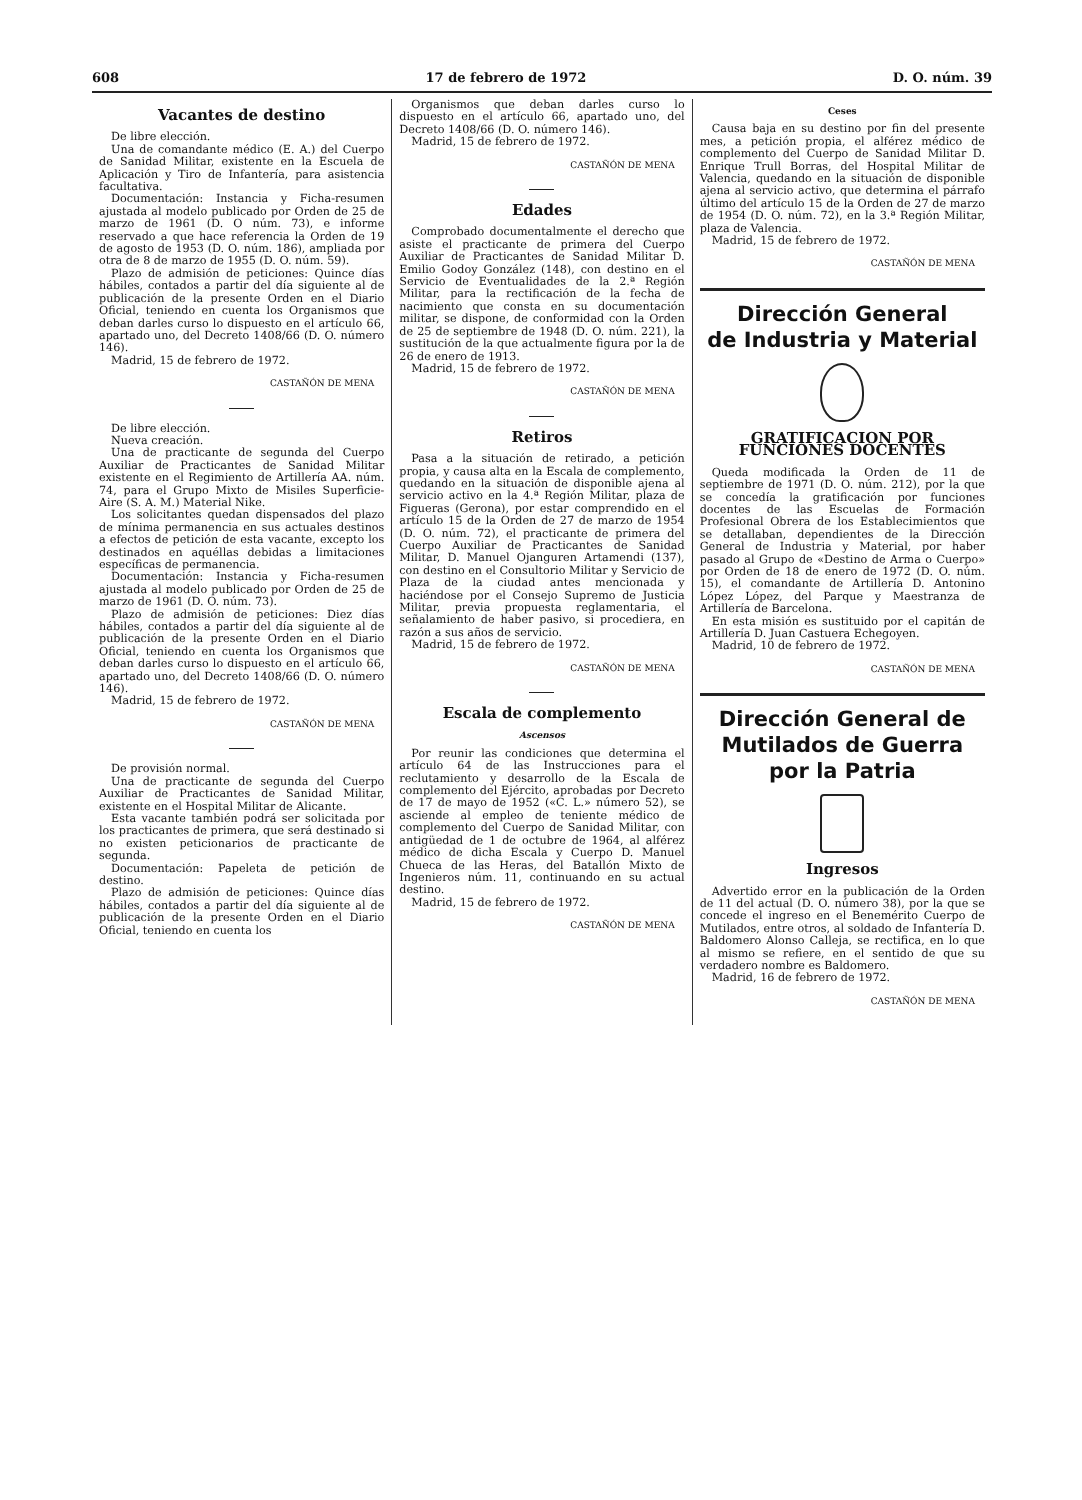608 17 de febrero de 1972 D. O. núm. 39
Vacantes de destino
De libre elección.
Una de comandante médico (E. A.) del Cuerpo de Sanidad Militar, existente en la Escuela de Aplicación y Tiro de Infantería, para asistencia facultativa.
Documentación: Instancia y Ficha-resumen ajustada al modelo publicado por Orden de 25 de marzo de 1961 (D. O núm. 73), e informe reservado a que hace referencia la Orden de 19 de agosto de 1953 (D. O. núm. 186), ampliada por otra de 8 de marzo de 1955 (D. O. núm. 59).
Plazo de admisión de peticiones: Quince días hábiles, contados a partir del día siguiente al de publicación de la presente Orden en el Diario Oficial, teniendo en cuenta los Organismos que deban darles curso lo dispuesto en el artículo 66, apartado uno, del Decreto 1408/66 (D. O. número 146).
Madrid, 15 de febrero de 1972.
CASTAÑÓN DE MENA
De libre elección.
Nueva creación.
Una de practicante de segunda del Cuerpo Auxiliar de Practicantes de Sanidad Militar existente en el Regimiento de Artillería AA. núm. 74, para el Grupo Mixto de Misiles Superficie-Aire (S. A. M.) Material Nike.
Los solicitantes quedan dispensados del plazo de mínima permanencia en sus actuales destinos a efectos de petición de esta vacante, excepto los destinados en aquéllas debidas a limitaciones específicas de permanencia.
Documentación: Instancia y Ficha-resumen ajustada al modelo publicado por Orden de 25 de marzo de 1961 (D. O. núm. 73).
Plazo de admisión de peticiones: Diez días hábiles, contados a partir del día siguiente al de publicación de la presente Orden en el Diario Oficial, teniendo en cuenta los Organismos que deban darles curso lo dispuesto en el artículo 66, apartado uno, del Decreto 1408/66 (D. O. número 146).
Madrid, 15 de febrero de 1972.
CASTAÑÓN DE MENA
De provisión normal.
Una de practicante de segunda del Cuerpo Auxiliar de Practicantes de Sanidad Militar, existente en el Hospital Militar de Alicante.
Esta vacante también podrá ser solicitada por los practicantes de primera, que será destinado si no existen peticionarios de practicante de segunda.
Documentación: Papeleta de petición de destino.
Plazo de admisión de peticiones: Quince días hábiles, contados a partir del día siguiente al de publicación de la presente Orden en el Diario Oficial, teniendo en cuenta los
Organismos que deban darles curso lo dispuesto en el artículo 66, apartado uno, del Decreto 1408/66 (D. O. número 146).
Madrid, 15 de febrero de 1972.
CASTAÑÓN DE MENA
Edades
Comprobado documentalmente el derecho que asiste el practicante de primera del Cuerpo Auxiliar de Practicantes de Sanidad Militar D. Emilio Godoy González (148), con destino en el Servicio de Eventualidades de la 2.ª Región Militar, para la rectificación de la fecha de nacimiento que consta en su documentación militar, se dispone, de conformidad con la Orden de 25 de septiembre de 1948 (D. O. núm. 221), la sustitución de la que actualmente figura por la de 26 de enero de 1913.
Madrid, 15 de febrero de 1972.
CASTAÑÓN DE MENA
Retiros
Pasa a la situación de retirado, a petición propia, y causa alta en la Escala de complemento, quedando en la situación de disponible ajena al servicio activo en la 4.ª Región Militar, plaza de Figueras (Gerona), por estar comprendido en el artículo 15 de la Orden de 27 de marzo de 1954 (D. O. núm. 72), el practicante de primera del Cuerpo Auxiliar de Practicantes de Sanidad Militar, D. Manuel Ojanguren Artamendi (137), con destino en el Consultorio Militar y Servicio de Plaza de la ciudad antes mencionada y haciéndose por el Consejo Supremo de Justicia Militar, previa propuesta reglamentaria, el señalamiento de haber pasivo, si procediera, en razón a sus años de servicio.
Madrid, 15 de febrero de 1972.
CASTAÑÓN DE MENA
Escala de complemento
Ascensos
Por reunir las condiciones que determina el artículo 64 de las Instrucciones para el reclutamiento y desarrollo de la Escala de complemento del Ejército, aprobadas por Decreto de 17 de mayo de 1952 («C. L.» número 52), se asciende al empleo de teniente médico de complemento del Cuerpo de Sanidad Militar, con antigüedad de 1 de octubre de 1964, al alférez médico de dicha Escala y Cuerpo D. Manuel Chueca de las Heras, del Batallón Mixto de Ingenieros núm. 11, continuando en su actual destino.
Madrid, 15 de febrero de 1972.
CASTAÑÓN DE MENA
Ceses
Causa baja en su destino por fin del presente mes, a petición propia, el alférez médico de complemento del Cuerpo de Sanidad Militar D. Enrique Trull Borras, del Hospital Militar de Valencia, quedando en la situación de disponible ajena al servicio activo, que determina el párrafo último del artículo 15 de la Orden de 27 de marzo de 1954 (D. O. núm. 72), en la 3.ª Región Militar, plaza de Valencia.
Madrid, 15 de febrero de 1972.
CASTAÑÓN DE MENA
Dirección General
de Industria y Material
GRATIFICACION POR FUNCIONES DOCENTES
Queda modificada la Orden de 11 de septiembre de 1971 (D. O. núm. 212), por la que se concedía la gratificación por funciones docentes de las Escuelas de Formación Profesional Obrera de los Establecimientos que se detallaban, dependientes de la Dirección General de Industria y Material, por haber pasado al Grupo de «Destino de Arma o Cuerpo» por Orden de 18 de enero de 1972 (D. O. núm. 15), el comandante de Artillería D. Antonino López López, del Parque y Maestranza de Artillería de Barcelona.
En esta misión es sustituido por el capitán de Artillería D. Juan Castuera Echegoyen.
Madrid, 10 de febrero de 1972.
CASTAÑÓN DE MENA
Dirección General de Mutilados de Guerra por la Patria
Ingresos
Advertido error en la publicación de la Orden de 11 del actual (D. O. número 38), por la que se concede el ingreso en el Benemérito Cuerpo de Mutilados, entre otros, al soldado de Infantería D. Baldomero Alonso Calleja, se rectifica, en lo que al mismo se refiere, en el sentido de que su verdadero nombre es Baldomero.
Madrid, 16 de febrero de 1972.
CASTAÑÓN DE MENA